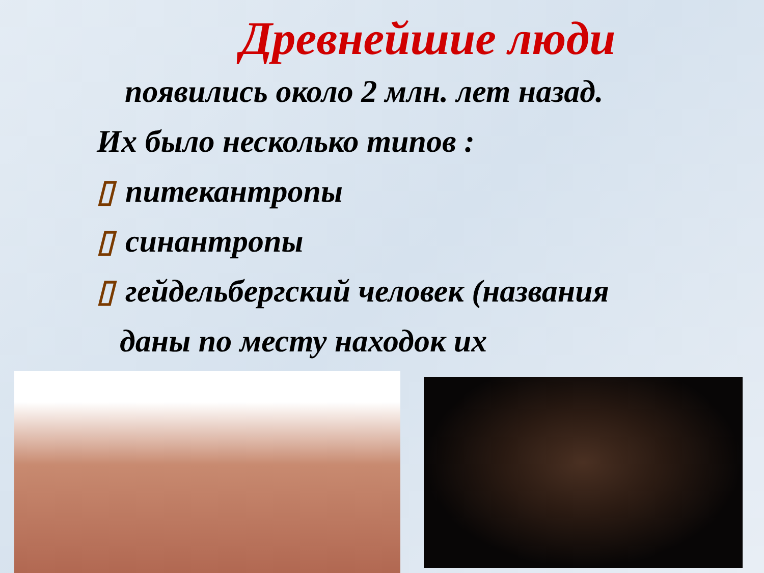Древнейшие люди
появились около 2 млн. лет назад.
Их было несколько типов :
▯ питекантропы
▯ синантропы
▯ гейдельбергский человек (названия
даны по месту находок их